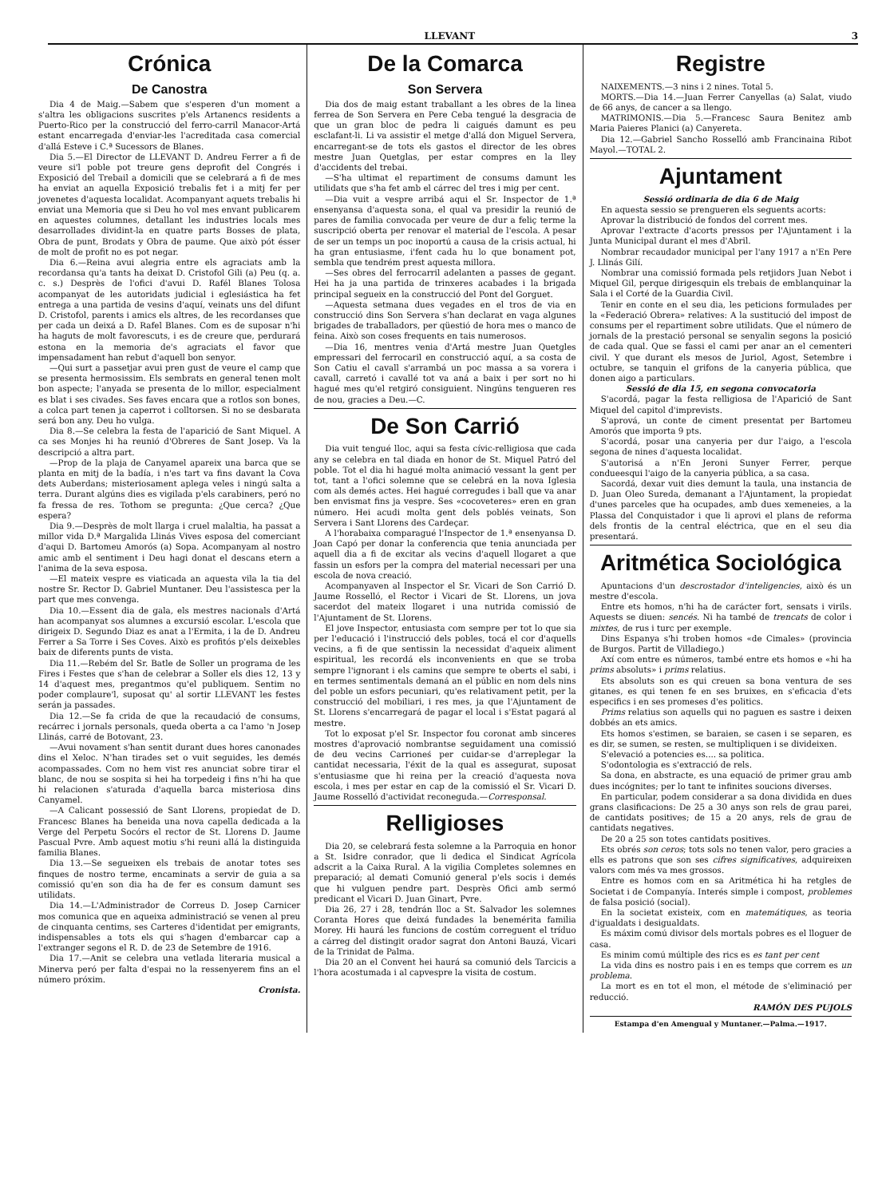LLEVANT 3
Crónica
De Canostra
Dia 4 de Maig.—Sabem que s'esperen d'un moment a s'altra les obligacions suscrites p'els Artanencs residents a Puerto-Rico per la construcció del ferro-carril Manacor-Artá estant encarregada d'enviar-les l'acreditada casa comercial d'allá Esteve i C.ª Sucessors de Blanes.
Dia 5.—El Director de LLEVANT D. Andreu Ferrer a fi de veure si'l poble pot treure gens deprofit del Congrés i Exposició del Trebail a domicili que se celebrará a fi de mes ha enviat an aquella Exposició trebalis fet i a mitj fer per jovenetes d'aquesta localidat. Acompanyant aquets trebalis hi enviat una Memoria que si Deu ho vol mes envant publicarem en aquestes columnes, detallant les industries locals mes desarrollades dividint-la en quatre parts Bosses de plata, Obra de punt, Brodats y Obra de paume. Que això pót ésser de molt de profit no es pot negar.
Dia 6.—Reina avui alegria entre els agraciats amb la recordansa qu'a tants ha deixat D. Cristofol Gili (a) Peu (q. a. c. s.) Desprès de l'ofici d'avui D. Rafél Blanes Tolosa acompanyat de les autoridats judicial i eglesiástica ha fet entrega a una partida de vesins d'aquí, veinats uns del difunt D. Cristofol, parents i amics els altres, de les recordanses que per cada un deixá a D. Rafel Blanes. Com es de suposar n'hi ha haguts de molt favorescuts, i es de creure que, perdurará estona en la memoria de's agraciats el favor que impensadament han rebut d'aquell bon senyor.
—Qui surt a passetjar avui pren gust de veure el camp que se presenta hermosissim. Els sembrats en general tenen molt bon aspecte; l'anyada se presenta de lo millor, especialment es blat i ses civades. Ses faves encara que a rotlos son bones, a colca part tenen ja caperrot i colltorsen. Si no se desbarata será bon any. Deu ho vulga.
Dia 8.—Se celebra la festa de l'aparició de Sant Miquel. A ca ses Monjes hi ha reunió d'Obreres de Sant Josep. Va la descripció a altra part.
—Prop de la plaja de Canyamel apareix una barca que se planta en mitj de la badía, i n'es tart va fins davant la Cova dets Auberdans; misteriosament aplega veles i ningú salta a terra. Durant algúns dies es vigilada p'els carabiners, peró no fa fressa de res. Tothom se pregunta: ¿Que cerca? ¿Que espera?
Dia 9.—Desprès de molt llarga i cruel malaltia, ha passat a millor vida D.ª Margalida Llinás Vives esposa del comerciant d'aqui D. Bartomeu Amorós (a) Sopa. Acompanyam al nostro amic amb el sentiment i Deu hagi donat el descans etern a l'anima de la seva esposa.
—El mateix vespre es viaticada an aquesta vila la tia del nostre Sr. Rector D. Gabriel Muntaner. Deu l'assistesca per la part que mes convenga.
Dia 10.—Essent dia de gala, els mestres nacionals d'Artá han acompanyat sos alumnes a excursió escolar. L'escola que dirigeix D. Segundo Diaz es anat a l'Ermita, i la de D. Andreu Ferrer a Sa Torre i Ses Coves. Això es profitós p'els deixebles baix de diferents punts de vista.
Dia 11.—Rebém del Sr. Batle de Soller un programa de les Fires i Festes que s'han de celebrar a Soller els dies 12, 13 y 14 d'aquest mes, pregantmos qu'el publiquem. Sentim no poder complaure'l, suposat qu' al sortir LLEVANT les festes serán ja passades.
Dia 12.—Se fa crida de que la recaudació de consums, recárrec i jornals personals, queda oberta a ca l'amo 'n Josep Llinás, carré de Botovant, 23.
—Avui novament s'han sentit durant dues hores canonades dins el Xeloc. N'han tirades set o vuit seguides, les demés acompassades. Com no hem vist res anunciat sobre tirar el blanc, de nou se sospita si hei ha torpedeig i fins n'hi ha que hi relacionen s'aturada d'aquella barca misteriosa dins Canyamel.
—A Calicant possessió de Sant Llorens, propiedat de D. Francesc Blanes ha beneida una nova capella dedicada a la Verge del Perpetu Socórs el rector de St. Llorens D. Jaume Pascual Pvre. Amb aquest motiu s'hi reuni allá la distinguida familia Blanes.
Dia 13.—Se segueixen els trebais de anotar totes ses finques de nostro terme, encaminats a servir de guia a sa comissió qu'en son dia ha de fer es consum damunt ses utilidats.
Dia 14.—L'Administrador de Correus D. Josep Carnicer mos comunica que en aqueixa administració se venen al preu de cinquanta centims, ses Carteres d'identidat per emigrants, indispensables a tots els qui s'hagen d'embarcar cap a l'extranger segons el R. D. de 23 de Setembre de 1916.
Dia 17.—Anit se celebra una vetlada literaria musical a Minerva peró per falta d'espai no la ressenyerem fins an el número próxim.
Cronista.
De la Comarca
Son Servera
Dia dos de maig estant traballant a les obres de la linea ferrea de Son Servera en Pere Ceba tengué la desgracia de que un gran bloc de pedra li caigués damunt es peu esclafant-li. Li va assistir el metge d'allá don Miguel Servera, encarregant-se de tots els gastos el director de les obres mestre Juan Quetglas, per estar compres en la lley d'accidents del trebai.
—S'ha ultimat el repartiment de consums damunt les utilidats que s'ha fet amb el cárrec del tres i mig per cent.
—Dia vuit a vespre arribá aqui el Sr. Inspector de 1.ª ensenyansa d'aquesta sona, el qual va presidir la reunió de pares de familia convocada per veure de dur a feliç terme la suscripció oberta per renovar el material de l'escola. A pesar de ser un temps un poc inoportú a causa de la crisis actual, hi ha gran entusiasme, i'fent cada hu lo que bonament pot, sembla que tendrém prest aquesta millora.
—Ses obres del ferrocarril adelanten a passes de gegant. Hei ha ja una partida de trinxeres acabades i la brigada principal segueix en la construcció del Pont del Gorguet.
—Aquesta setmana dues vegades en el tros de via en construcció dins Son Servera s'han declarat en vaga algunes brigades de traballadors, per qüestió de hora mes o manco de feina. Això son coses frequents en tais numerosos.
—Dia 16, mentres venia d'Artá mestre Juan Quetgles empressari del ferrocaril en construcció aquí, a sa costa de Son Catiu el cavall s'arrambá un poc massa a sa vorera i cavall, carretó i cavallé tot va aná a baix i per sort no hi hagué mes qu'el retgiró consiguient. Ningúns tengueren res de nou, gracies a Deu.—C.
De Son Carrió
Dia vuit tengué lloc, aqui sa festa cívic-relligiosa que cada any se celebra en tal diada en honor de St. Miquel Patró del poble. Tot el dia hi hagué molta animació vessant la gent per tot, tant a l'ofici solemne que se celebrá en la nova Iglesia com als demés actes. Hei hagué corregudes i ball que va anar ben envismat fins ja vespre. Ses «cocoveteres» eren en gran número. Hei acudi molta gent dels poblés veinats, Son Servera i Sant Llorens des Cardeçar.
A l'horabaixa comparagué l'Inspector de 1.ª ensenyansa D. Joan Capó per donar la conferencia que tenia anunciada per aquell dia a fi de excitar als vecins d'aquell llogaret a que fassin un esfors per la compra del material necessari per una escola de nova creació.
Acompanyaven al Inspector el Sr. Vicari de Son Carrió D. Jaume Rosselló, el Rector i Vicari de St. Llorens, un jova sacerdot del mateix llogaret i una nutrida comissió de l'Ajuntament de St. Llorens.
El jove Inspector, entusiasta com sempre per tot lo que sia per l'educació i l'instrucció dels pobles, tocá el cor d'aquells vecins, a fi de que sentissin la necessidat d'aqueix aliment espiritual, les recordá els inconvenients en que se troba sempre l'ignorant i els camins que sempre te oberts el sabi, i en termes sentimentals demaná an el públic en nom dels nins del poble un esfors pecuniari, qu'es relativament petit, per la construcció del mobiliari, i res mes, ja que l'Ajuntament de St. Llorens s'encarregará de pagar el local i s'Estat pagará al mestre.
Tot lo exposat p'el Sr. Inspector fou coronat amb sinceres mostres d'aprovació nombrantse seguidament una comissió de deu vecins Carrioneś per cuidar-se d'arreplegar la cantidat necessaria, l'éxit de la qual es assegurat, suposat s'entusiasme que hi reina per la creació d'aquesta nova escola, i mes per estar en cap de la comissió el Sr. Vicari D. Jaume Rosselló d'actividat reconeguda.—Corresponsal.
Relligioses
Dia 20, se celebrará festa solemne a la Parroquia en honor a St. Isidre conrador, que li dedica el Sindicat Agrícola adscrit a la Caixa Rural. A la vigilia Completes solemnes en preparació; al demati Comunió general p'els socis i demés que hi vulguen pendre part. Desprès Ofici amb sermó predicant el Vicari D. Juan Ginart, Pvre.
Dia 26, 27 i 28, tendrán lloc a St. Salvador les solemnes Coranta Hores que deixá fundades la benemérita familia Morey. Hi haurá les funcions de costúm correguent el tríduo a cárreg del distingit orador sagrat don Antoni Bauzá, Vicari de la Trinidat de Palma.
Dia 20 an el Convent hei haurá sa comunió dels Tarcicis a l'hora acostumada i al capvespre la visita de costum.
Registre
NAIXEMENTS.—3 nins i 2 nines. Total 5.
MORTS.—Dia 14.—Juan Ferrer Canyellas (a) Salat, viudo de 66 anys, de cancer a sa llengo.
MATRIMONIS.—Dia 5.—Francesc Saura Benitez amb Maria Paieres Planici (a) Canyereta.
Dia 12.—Gabriel Sancho Rosselló amb Francinaina Ribot Mayol.—TOTAL 2.
Ajuntament
Sessió ordinaria de dia 6 de Maig
En aquesta sessio se prengueren els seguents acorts:
Aprovar la distribució de fondos del corrent mes.
Aprovar l'extracte d'acorts pressos per l'Ajuntament i la Junta Municipal durant el mes d'Abril.
Nombrar recaudador municipal per l'any 1917 a n'En Pere J. Llinás Gilí.
Nombrar una comissió formada pels retjidors Juan Nebot i Miquel Gil, perque dirigesquin els trebais de emblanquinar la Sala i el Corté de la Guardia Civil.
Tenir en conte en el seu dia, les peticions formulades per la «Federació Obrera» relatives: A la sustitució del impost de consums per el repartiment sobre utilidats. Que el número de jornals de la prestació personal se senyalin segons la posició de cada qual. Que se fassi el cami per anar an el cementeri civil. Y que durant els mesos de Juriol, Agost, Setembre i octubre, se tanquin el grifons de la canyeria pública, que donen aigo a particulars.
Sessió de dia 15, en segona convocatoria
S'acordá, pagar la festa relligiosa de l'Aparició de Sant Miquel del capitol d'imprevists.
S'aprová, un conte de ciment presentat per Bartomeu Amorós que importa 9 pts.
S'acordá, posar una canyeria per dur l'aigo, a l'escola segona de nines d'aquesta localidat.
S'autorisá a n'En Jeroni Sunyer Ferrer, perque condueesqui l'aigo de la canyeria pública, a sa casa.
Sacordá, dexar vuit dies demunt la taula, una instancia de D. Juan Oleo Sureda, demanant a l'Ajuntament, la propiedat d'unes parceles que ha ocupades, amb dues xemeneies, a la Plassa del Conquistador i que li aprovi el plans de reforma dels frontis de la central eléctrica, que en el seu dia presentará.
Aritmética Sociológica
Apuntacions d'un descrostador d'inteligencies, això és un mestre d'escola.
Entre ets homos, n'hi ha de carácter fort, sensats i virils. Aquests se diuen: sencés. Ni ha també de trencats de color i mixtes, de rus i turc per exemple.
Dins Espanya s'hi troben homos «de Cimales» (provincia de Burgos. Partit de Villadiego.)
Axí com entre es números, també entre ets homos e «hi ha prims absoluts» i prims relatius.
Ets absoluts son es qui creuen sa bona ventura de ses gitanes, es qui tenen fe en ses bruixes, en s'eficacia d'ets especifics i en ses promeses d'es politics.
Prims relatius son aquells qui no paguen es sastre i deixen dobbés an ets amics.
Ets homos s'estimen, se baraien, se casen i se separen, es es dir, se sumen, se resten, se multipliquen i se divideixen.
S'elevació a potencies es.... sa politica.
S'odontologia es s'extracció de rels.
Sa dona, en abstracte, es una equació de primer grau amb dues incógnites; per lo tant te infinites soucions diverses.
En particular, podem considerar a sa dona dividida en dues grans clasificacions: De 25 a 30 anys son rels de grau parei, de cantidats positives; de 15 a 20 anys, rels de grau de cantidats negatives.
De 20 a 25 son totes cantidats positives.
Ets obrés son ceros; tots sols no tenen valor, pero gracies a ells es patrons que son ses cifres significatives, adquireixen valors com més va mes grossos.
Entre es homos com en sa Aritmética hi ha retgles de Societat i de Companyía. Interés simple i compost, problemes de falsa posició (social).
En la societat existeix, com en matemátiques, as teoria d'igualdats i desigualdats.
Es máxim comú divisor dels mortals pobres es el lloguer de casa.
Es minim comú múltiple des rics es es tant per cent
La vida dins es nostro pais i en es temps que correm es un problema.
La mort es en tot el mon, el métode de s'eliminació per reducció.
RAMÓN DES PUJOLS
Estampa d'en Amengual y Muntaner.—Palma.—1917.